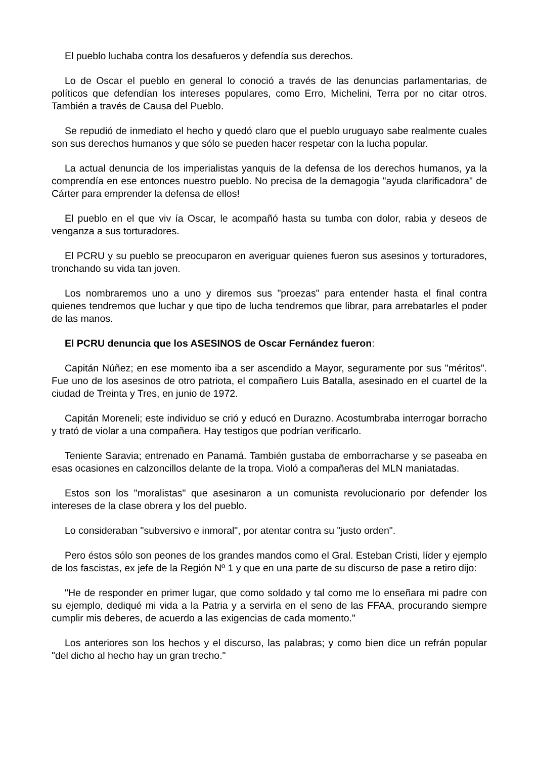El pueblo luchaba contra los desafueros y defendía sus derechos.
Lo de Oscar el pueblo en general lo conoció a través de las denuncias parlamentarias, de políticos que defendían los intereses populares, como Erro, Michelini, Terra por no citar otros. También a través de Causa del Pueblo.
Se repudió de inmediato el hecho y quedó claro que el pueblo uruguayo sabe realmente cuales son sus derechos humanos y que sólo se pueden hacer respetar con la lucha popular.
La actual denuncia de los imperialistas yanquis de la defensa de los derechos humanos, ya la comprendía en ese entonces nuestro pueblo. No precisa de la demagogia "ayuda clarificadora" de Cárter para emprender la defensa de ellos!
El pueblo en el que viv ía Oscar, le acompañó hasta su tumba con dolor, rabia y deseos de venganza a sus torturadores.
El PCRU y su pueblo se preocuparon en averiguar quienes fueron sus asesinos y torturadores, tronchando su vida tan joven.
Los nombraremos uno a uno y diremos sus "proezas" para entender hasta el final contra quienes tendremos que luchar y que tipo de lucha tendremos que librar, para arrebatarles el poder de las manos.
El PCRU denuncia que los ASESINOS de Oscar Fernández fueron:
Capitán Núñez; en ese momento iba a ser ascendido a Mayor, seguramente por sus "méritos". Fue uno de los asesinos de otro patriota, el compañero Luis Batalla, asesinado en el cuartel de la ciudad de Treinta y Tres, en junio de 1972.
Capitán Moreneli; este individuo se crió y educó en Durazno. Acostumbraba interrogar borracho y trató de violar a una compañera. Hay testigos que podrían verificarlo.
Teniente Saravia; entrenado en Panamá. También gustaba de emborracharse y se paseaba en esas ocasiones en calzoncillos delante de la tropa. Violó a compañeras del MLN maniatadas.
Estos son los "moralistas" que asesinaron a un comunista revolucionario por defender los intereses de la clase obrera y los del pueblo.
Lo consideraban "subversivo e inmoral", por atentar contra su "justo orden".
Pero éstos sólo son peones de los grandes mandos como el Gral. Esteban Cristi, líder y ejemplo de los fascistas, ex jefe de la Región Nº 1 y que en una parte de su discurso de pase a retiro dijo:
"He de responder en primer lugar, que como soldado y tal como me lo enseñara mi padre con su ejemplo, dediqué mi vida a la Patria y a servirla en el seno de las FFAA, procurando siempre cumplir mis deberes, de acuerdo a las exigencias de cada momento."
Los anteriores son los hechos y el discurso, las palabras; y como bien dice un refrán popular "del dicho al hecho hay un gran trecho."